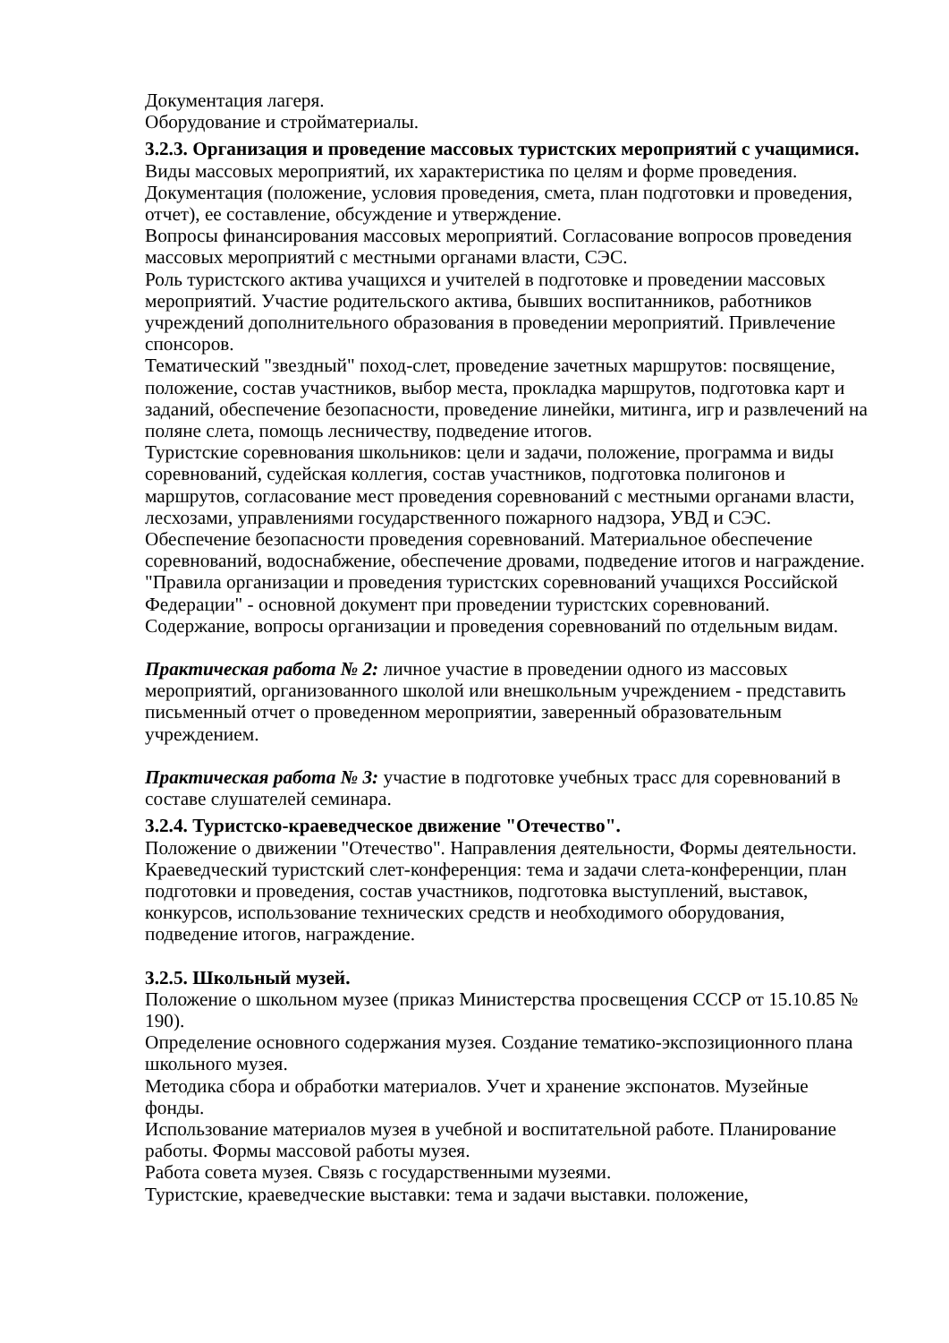Документация лагеря.
Оборудование и стройматериалы.
3.2.3. Организация и проведение массовых туристских мероприятий с учащимися.
Виды массовых мероприятий, их характеристика по целям и форме проведения.
Документация (положение, условия проведения, смета, план подготовки и проведения, отчет), ее составление, обсуждение и утверждение.
Вопросы финансирования массовых мероприятий. Согласование вопросов проведения массовых мероприятий с местными органами власти, СЭС.
Роль туристского актива учащихся и учителей в подготовке и проведении массовых мероприятий. Участие родительского актива, бывших воспитанников, работников учреждений дополнительного образования в проведении мероприятий. Привлечение спонсоров.
Тематический "звездный" поход-слет, проведение зачетных маршрутов: посвящение, положение, состав участников, выбор места, прокладка маршрутов, подготовка карт и заданий, обеспечение безопасности, проведение линейки, митинга, игр и развлечений на поляне слета, помощь лесничеству, подведение итогов.
Туристские соревнования школьников: цели и задачи, положение, программа и виды соревнований, судейская коллегия, состав участников, подготовка полигонов и маршрутов, согласование мест проведения соревнований с местными органами власти, лесхозами, управлениями государственного пожарного надзора, УВД и СЭС. Обеспечение безопасности проведения соревнований. Материальное обеспечение соревнований, водоснабжение, обеспечение дровами, подведение итогов и награждение. "Правила организации и проведения туристских соревнований учащихся Российской Федерации" - основной документ при проведении туристских соревнований. Содержание, вопросы организации и проведения соревнований по отдельным видам.
Практическая работа № 2: личное участие в проведении одного из массовых мероприятий, организованного школой или внешкольным учреждением - представить письменный отчет о проведенном мероприятии, заверенный образовательным учреждением.
Практическая работа № 3: участие в подготовке учебных трасс для соревнований в составе слушателей семинара.
3.2.4. Туристско-краеведческое движение "Отечество".
Положение о движении "Отечество". Направления деятельности, Формы деятельности.
Краеведческий туристский слет-конференция: тема и задачи слета-конференции, план подготовки и проведения, состав участников, подготовка выступлений, выставок, конкурсов, использование технических средств и необходимого оборудования, подведение итогов, награждение.
3.2.5. Школьный музей.
Положение о школьном музее (приказ Министерства просвещения СССР от 15.10.85 № 190).
Определение основного содержания музея. Создание тематико-экспозиционного плана школьного музея.
Методика сбора и обработки материалов. Учет и хранение экспонатов. Музейные фонды.
Использование материалов музея в учебной и воспитательной работе. Планирование работы. Формы массовой работы музея.
Работа совета музея. Связь с государственными музеями.
Туристские, краеведческие выставки: тема и задачи выставки. положение,